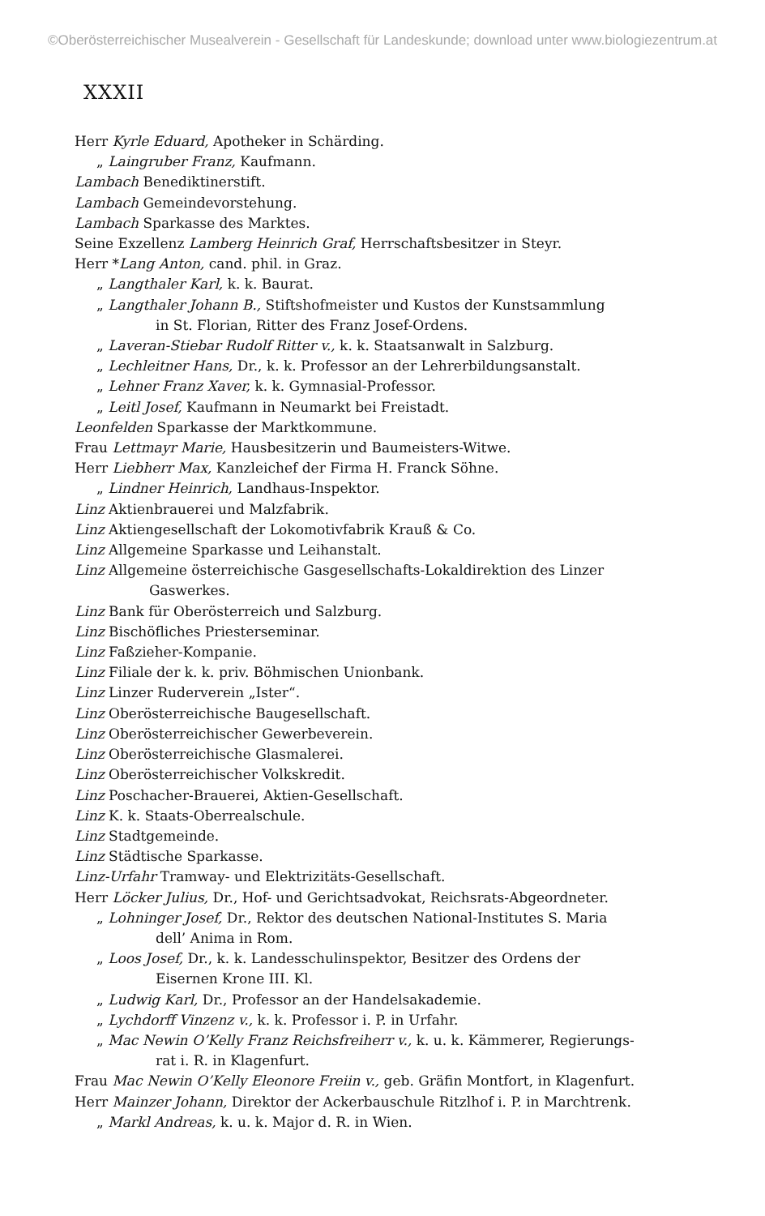©Oberösterreichischer Musealverein - Gesellschaft für Landeskunde; download unter www.biologiezentrum.at
XXXII
Herr Kyrle Eduard, Apotheker in Schärding.
„ Laingruber Franz, Kaufmann.
Lambach Benediktinerstift.
Lambach Gemeindevorstehung.
Lambach Sparkasse des Marktes.
Seine Exzellenz Lamberg Heinrich Graf, Herrschaftsbesitzer in Steyr.
Herr *Lang Anton, cand. phil. in Graz.
„ Langthaler Karl, k. k. Baurat.
„ Langthaler Johann B., Stiftshofmeister und Kustos der Kunstsammlung
in St. Florian, Ritter des Franz Josef-Ordens.
„ Laveran-Stiebar Rudolf Ritter v., k. k. Staatsanwalt in Salzburg.
„ Lechleitner Hans, Dr., k. k. Professor an der Lehrerbildungsanstalt.
„ Lehner Franz Xaver, k. k. Gymnasial-Professor.
„ Leitl Josef, Kaufmann in Neumarkt bei Freistadt.
Leonfelden Sparkasse der Marktkommune.
Frau Lettmayr Marie, Hausbesitzerin und Baumeisters-Witwe.
Herr Liebherr Max, Kanzleichef der Firma H. Franck Söhne.
„ Lindner Heinrich, Landhaus-Inspektor.
Linz Aktienbrauerei und Malzfabrik.
Linz Aktiengesellschaft der Lokomotivfabrik Krauß & Co.
Linz Allgemeine Sparkasse und Leihanstalt.
Linz Allgemeine österreichische Gasgesellschafts-Lokaldirektion des Linzer
Gaswerkes.
Linz Bank für Oberösterreich und Salzburg.
Linz Bischöfliches Priesterseminar.
Linz Faßzieher-Kompanie.
Linz Filiale der k. k. priv. Böhmischen Unionbank.
Linz Linzer Ruderverein „Ister“.
Linz Oberösterreichische Baugesellschaft.
Linz Oberösterreichischer Gewerbeverein.
Linz Oberösterreichische Glasmalerei.
Linz Oberösterreichischer Volkskredit.
Linz Poschacher-Brauerei, Aktien-Gesellschaft.
Linz K. k. Staats-Oberrealschule.
Linz Stadtgemeinde.
Linz Städtische Sparkasse.
Linz-Urfahr Tramway- und Elektrizitäts-Gesellschaft.
Herr Löcker Julius, Dr., Hof- und Gerichtsadvokat, Reichsrats-Abgeordneter.
„ Lohninger Josef, Dr., Rektor des deutschen National-Institutes S. Maria
dell’ Anima in Rom.
„ Loos Josef, Dr., k. k. Landesschulinspektor, Besitzer des Ordens der
Eisernen Krone III. Kl.
„ Ludwig Karl, Dr., Professor an der Handelsakademie.
„ Lychdorff Vinzenz v., k. k. Professor i. P. in Urfahr.
„ Mac Newin O’Kelly Franz Reichsfreiherr v., k. u. k. Kämmerer, Regierungs-
rat i. R. in Klagenfurt.
Frau Mac Newin O’Kelly Eleonore Freiin v., geb. Gräfin Montfort, in Klagenfurt.
Herr Mainzer Johann, Direktor der Ackerbauschule Ritzlhof i. P. in Marchtrenk.
„ Markl Andreas, k. u. k. Major d. R. in Wien.